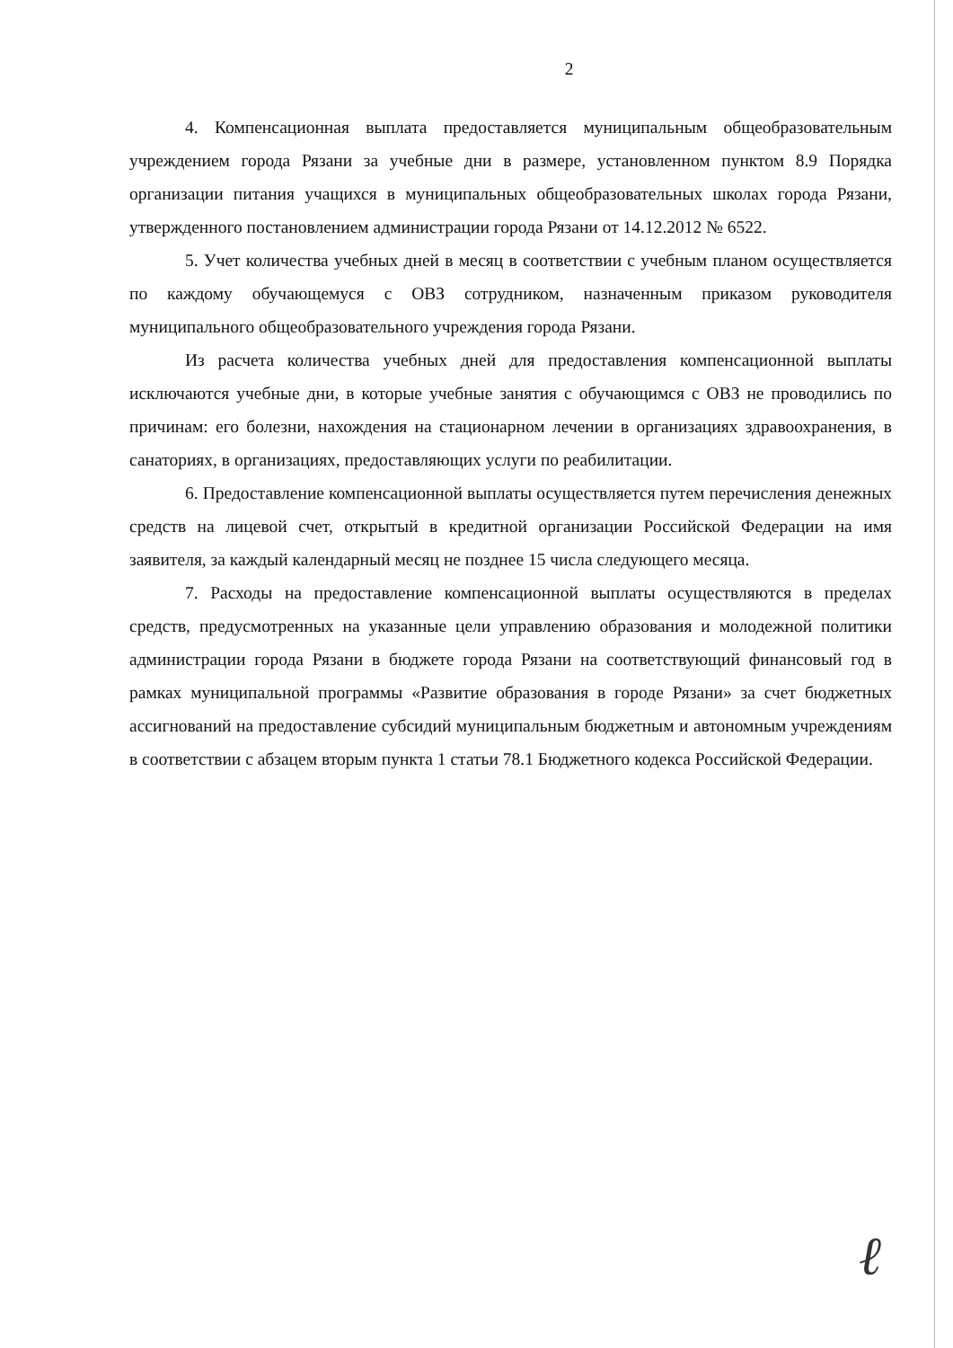2
4. Компенсационная выплата предоставляется муниципальным общеобразовательным учреждением города Рязани за учебные дни в размере, установленном пунктом 8.9 Порядка организации питания учащихся в муниципальных общеобразовательных школах города Рязани, утвержденного постановлением администрации города Рязани от 14.12.2012 № 6522.
5. Учет количества учебных дней в месяц в соответствии с учебным планом осуществляется по каждому обучающемуся с ОВЗ сотрудником, назначенным приказом руководителя муниципального общеобразовательного учреждения города Рязани.
Из расчета количества учебных дней для предоставления компенсационной выплаты исключаются учебные дни, в которые учебные занятия с обучающимся с ОВЗ не проводились по причинам: его болезни, нахождения на стационарном лечении в организациях здравоохранения, в санаториях, в организациях, предоставляющих услуги по реабилитации.
6. Предоставление компенсационной выплаты осуществляется путем перечисления денежных средств на лицевой счет, открытый в кредитной организации Российской Федерации на имя заявителя, за каждый календарный месяц не позднее 15 числа следующего месяца.
7. Расходы на предоставление компенсационной выплаты осуществляются в пределах средств, предусмотренных на указанные цели управлению образования и молодежной политики администрации города Рязани в бюджете города Рязани на соответствующий финансовый год в рамках муниципальной программы «Развитие образования в городе Рязани» за счет бюджетных ассигнований на предоставление субсидий муниципальным бюджетным и автономным учреждениям в соответствии с абзацем вторым пункта 1 статьи 78.1 Бюджетного кодекса Российской Федерации.
ℓ